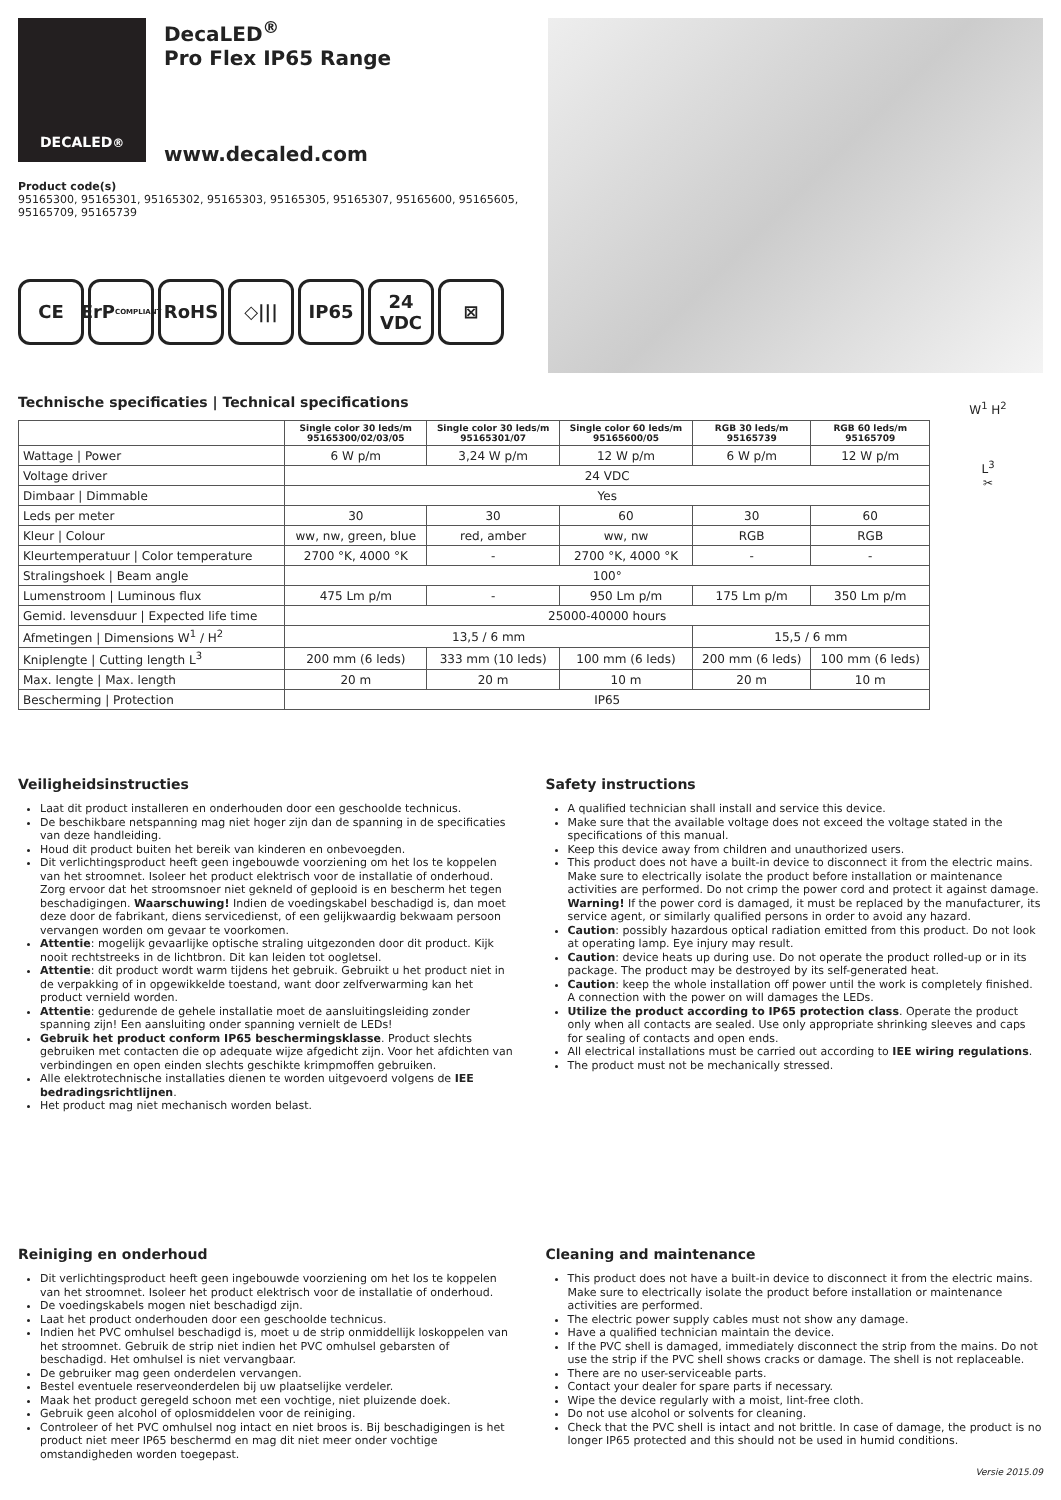DECALED<sup>®</sup>
DecaLED<sup>®</sup>
Pro Flex IP65 Range
www.decaled.com
Product code(s)
95165300, 95165301, 95165302, 95165303, 95165305, 95165307, 95165600, 95165605, 95165709, 95165739
CE ErP
COMPLIANT
RoHS ◇||| IP65 24
VDC
⊠
Technische specificaties | Technical specifications
W<sup>1</sup> H<sup>2</sup>
L<sup>3</sup>
✂
| | Single color 30 leds/m 95165300/02/03/05 | Single color 30 leds/m 95165301/07 | Single color 60 leds/m 95165600/05 | RGB 30 leds/m 95165739 | RGB 60 leds/m 95165709 |
| --- | --- | --- | --- | --- | --- |
| Wattage / Power | 6 W p/m | 3,24 W p/m | 12 W p/m | 6 W p/m | 12 W p/m |
| Voltage driver | 24 VDC | | | | |
| Dimbaar / Dimmable | Yes | | | | |
| Leds per meter | 30 | 30 | 60 | 30 | 60 |
| Kleur / Colour | ww, nw, green, blue | red, amber | ww, nw | RGB | RGB |
| Kleurtemperatuur / Color temperature | 2700 °K, 4000 °K | - | 2700 °K, 4000 °K | - | - |
| Stralingshoek / Beam angle | 100° | | | | |
| Lumenstroom / Luminous flux | 475 Lm p/m | - | 950 Lm p/m | 175 Lm p/m | 350 Lm p/m |
| Gemid. levensduur / Expected life time | 25000-40000 hours | | | | |
| Afmetingen / Dimensions W<sup>1</sup> / H<sup>2</sup> | 13,5 / 6 mm | | | 15,5 / 6 mm | |
| Kniplengte / Cutting length L<sup>3</sup> | 200 mm (6 leds) | 333 mm (10 leds) | 100 mm (6 leds) | 200 mm (6 leds) | 100 mm (6 leds) |
| Max. lengte / Max. length | 20 m | 20 m | 10 m | 20 m | 10 m |
| Bescherming / Protection | IP65 | | | | |
Veiligheidsinstructies
Laat dit product installeren en onderhouden door een geschoolde technicus.
De beschikbare netspanning mag niet hoger zijn dan de spanning in de specificaties van deze handleiding.
Houd dit product buiten het bereik van kinderen en onbevoegden.
Dit verlichtingsproduct heeft geen ingebouwde voorziening om het los te koppelen van het stroomnet. Isoleer het product elektrisch voor de installatie of onderhoud. Zorg ervoor dat het stroomsnoer niet gekneld of geplooid is en bescherm het tegen beschadigingen. Waarschuwing! Indien de voedingskabel beschadigd is, dan moet deze door de fabrikant, diens servicedienst, of een gelijkwaardig bekwaam persoon vervangen worden om gevaar te voorkomen.
Attentie: mogelijk gevaarlijke optische straling uitgezonden door dit product. Kijk nooit rechtstreeks in de lichtbron. Dit kan leiden tot oogletsel.
Attentie: dit product wordt warm tijdens het gebruik. Gebruikt u het product niet in de verpakking of in opgewikkelde toestand, want door zelfverwarming kan het product vernield worden.
Attentie: gedurende de gehele installatie moet de aansluitingsleiding zonder spanning zijn! Een aansluiting onder spanning vernielt de LEDs!
Gebruik het product conform IP65 beschermingsklasse. Product slechts gebruiken met contacten die op adequate wijze afgedicht zijn. Voor het afdichten van verbindingen en open einden slechts geschikte krimpmoffen gebruiken.
Alle elektrotechnische installaties dienen te worden uitgevoerd volgens de IEE bedradingsrichtlijnen.
Het product mag niet mechanisch worden belast.
Safety instructions
A qualified technician shall install and service this device.
Make sure that the available voltage does not exceed the voltage stated in the specifications of this manual.
Keep this device away from children and unauthorized users.
This product does not have a built-in device to disconnect it from the electric mains. Make sure to electrically isolate the product before installation or maintenance activities are performed. Do not crimp the power cord and protect it against damage. Warning! If the power cord is damaged, it must be replaced by the manufacturer, its service agent, or similarly qualified persons in order to avoid any hazard.
Caution: possibly hazardous optical radiation emitted from this product. Do not look at operating lamp. Eye injury may result.
Caution: device heats up during use. Do not operate the product rolled-up or in its package. The product may be destroyed by its self-generated heat.
Caution: keep the whole installation off power until the work is completely finished. A connection with the power on will damages the LEDs.
Utilize the product according to IP65 protection class. Operate the product only when all contacts are sealed. Use only appropriate shrinking sleeves and caps for sealing of contacts and open ends.
All electrical installations must be carried out according to IEE wiring regulations.
The product must not be mechanically stressed.
Reiniging en onderhoud
Dit verlichtingsproduct heeft geen ingebouwde voorziening om het los te koppelen van het stroomnet. Isoleer het product elektrisch voor de installatie of onderhoud.
De voedingskabels mogen niet beschadigd zijn.
Laat het product onderhouden door een geschoolde technicus.
Indien het PVC omhulsel beschadigd is, moet u de strip onmiddellijk loskoppelen van het stroomnet. Gebruik de strip niet indien het PVC omhulsel gebarsten of beschadigd. Het omhulsel is niet vervangbaar.
De gebruiker mag geen onderdelen vervangen.
Bestel eventuele reserveonderdelen bij uw plaatselijke verdeler.
Maak het product geregeld schoon met een vochtige, niet pluizende doek.
Gebruik geen alcohol of oplosmiddelen voor de reiniging.
Controleer of het PVC omhulsel nog intact en niet broos is. Bij beschadigingen is het product niet meer IP65 beschermd en mag dit niet meer onder vochtige omstandigheden worden toegepast.
Cleaning and maintenance
This product does not have a built-in device to disconnect it from the electric mains. Make sure to electrically isolate the product before installation or maintenance activities are performed.
The electric power supply cables must not show any damage.
Have a qualified technician maintain the device.
If the PVC shell is damaged, immediately disconnect the strip from the mains. Do not use the strip if the PVC shell shows cracks or damage. The shell is not replaceable.
There are no user-serviceable parts.
Contact your dealer for spare parts if necessary.
Wipe the device regularly with a moist, lint-free cloth.
Do not use alcohol or solvents for cleaning.
Check that the PVC shell is intact and not brittle. In case of damage, the product is no longer IP65 protected and this should not be used in humid conditions.
Versie 2015.09